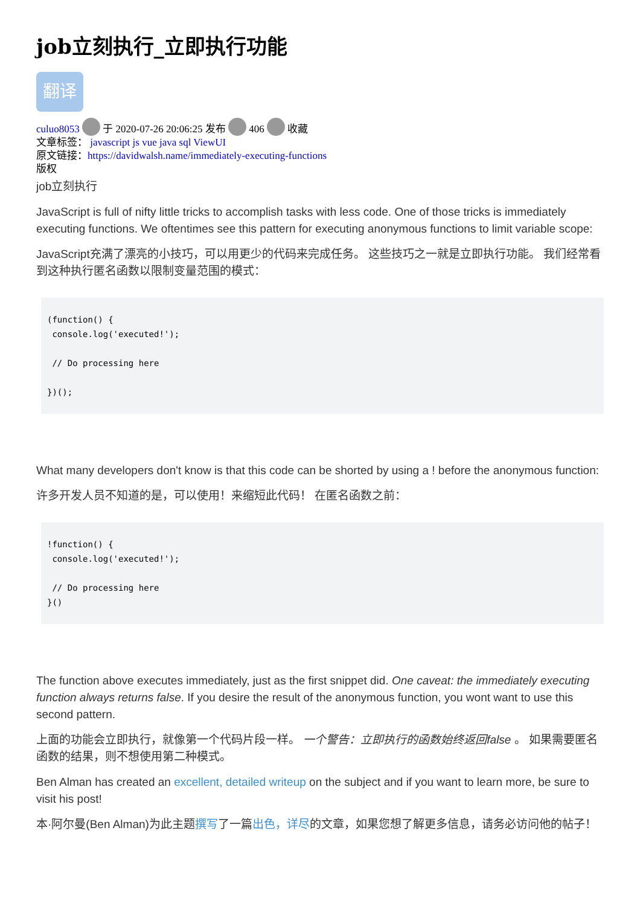job立刻执行_立即执行功能
翻译
culuo8053 于 2020-07-26 20:06:25 发布 406 收藏
文章标签： javascript js vue java sql ViewUI
原文链接：https://davidwalsh.name/immediately-executing-functions
版权
job立刻执行
JavaScript is full of nifty little tricks to accomplish tasks with less code. One of those tricks is immediately executing functions. We oftentimes see this pattern for executing anonymous functions to limit variable scope:
JavaScript充满了漂亮的小技巧，可以用更少的代码来完成任务。 这些技巧之一就是立即执行功能。 我们经常看到这种执行匿名函数以限制变量范围的模式：
(function() {
 console.log('executed!');

 // Do processing here

})();
What many developers don't know is that this code can be shorted by using a ! before the anonymous function:
许多开发人员不知道的是，可以使用！来缩短此代码！ 在匿名函数之前：
!function() {
 console.log('executed!');

 // Do processing here
}()
The function above executes immediately, just as the first snippet did. One caveat: the immediately executing function always returns false. If you desire the result of the anonymous function, you wont want to use this second pattern.
上面的功能会立即执行，就像第一个代码片段一样。 一个警告：立即执行的函数始终返回false 。 如果需要匿名函数的结果，则不想使用第二种模式。
Ben Alman has created an excellent, detailed writeup on the subject and if you want to learn more, be sure to visit his post!
本·阿尔曼(Ben Alman)为此主题撰写了一篇出色，详尽的文章，如果您想了解更多信息，请务必访问他的帖子！